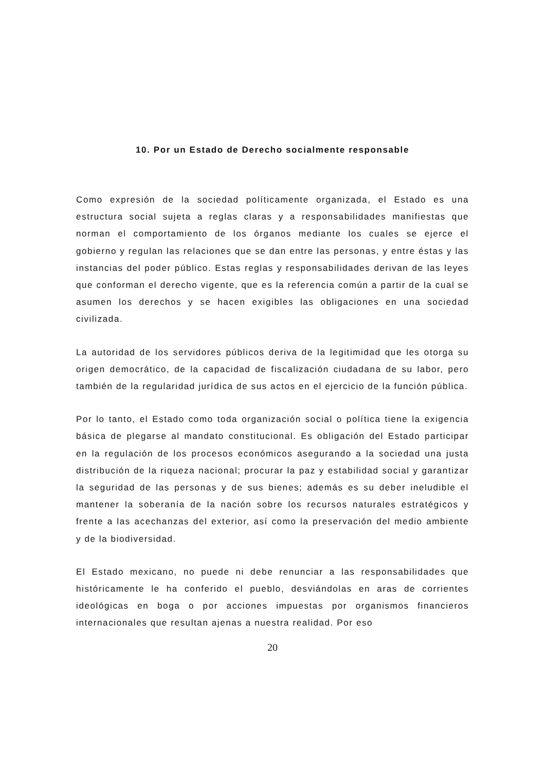10. Por un Estado de Derecho socialmente responsable
Como expresión de la sociedad políticamente organizada, el Estado es una estructura social sujeta a reglas claras y a responsabilidades manifiestas que norman el comportamiento de los órganos mediante los cuales se ejerce el gobierno y regulan las relaciones que se dan entre las personas, y entre éstas y las instancias del poder público. Estas reglas y responsabilidades derivan de las leyes que conforman el derecho vigente, que es la referencia común a partir de la cual se asumen los derechos y se hacen exigibles las obligaciones en una sociedad civilizada.
La autoridad de los servidores públicos deriva de la legitimidad que les otorga su origen democrático, de la capacidad de fiscalización ciudadana de su labor, pero también de la regularidad jurídica de sus actos en el ejercicio de la función pública.
Por lo tanto, el Estado como toda organización social o política tiene la exigencia básica de plegarse al mandato constitucional. Es obligación del Estado participar en la regulación de los procesos económicos asegurando a la sociedad una justa distribución de la riqueza nacional; procurar la paz y estabilidad social y garantizar la seguridad de las personas y de sus bienes; además es su deber ineludible el mantener la soberanía de la nación sobre los recursos naturales estratégicos y frente a las acechanzas del exterior, así como la preservación del medio ambiente y de la biodiversidad.
El Estado mexicano, no puede ni debe renunciar a las responsabilidades que históricamente le ha conferido el pueblo, desviándolas en aras de corrientes ideológicas en boga o por acciones impuestas por organismos financieros internacionales que resultan ajenas a nuestra realidad. Por eso
20